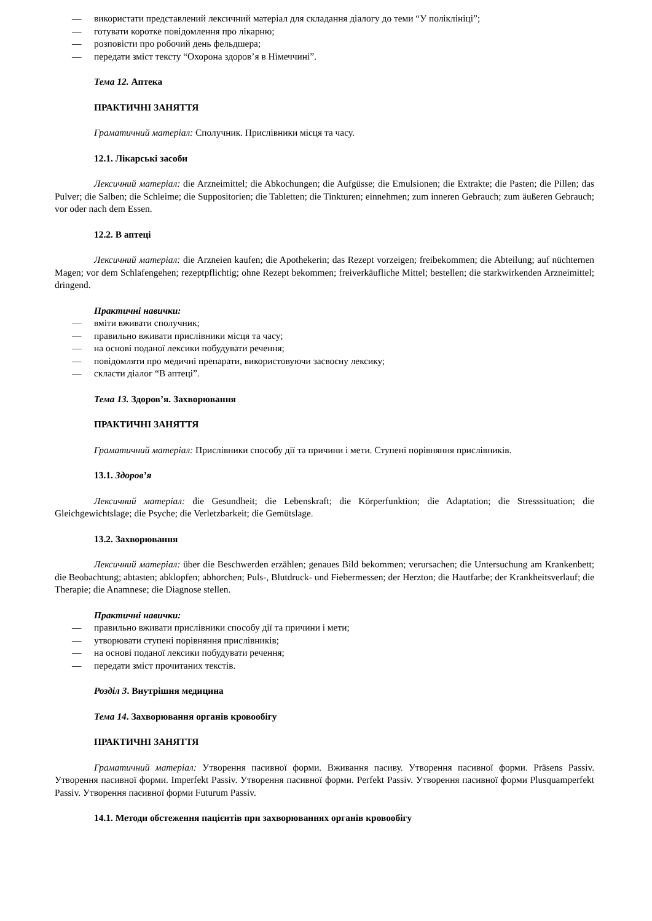— використати представлений лексичний матеріал для складання діалогу до теми “У поліклініці”;
— готувати коротке повідомлення про лікарню;
— розповісти про робочий день фельдшера;
— передати зміст тексту “Охорона здоров’я в Німеччині”.
Тема 12. Аптека
ПРАКТИЧНІ ЗАНЯТТЯ
Граматичний матеріал: Сполучник. Прислівники місця та часу.
12.1. Лікарські засоби
Лексичний матеріал: die Arzneimittel; die Abkochungen; die Aufgüsse; die Emulsionen; die Extrakte; die Pasten; die Pillen; das Pulver; die Salben; die Schleime; die Suppositorien; die Tabletten; die Tinkturen; einnehmen; zum inneren Gebrauch; zum äußeren Gebrauch; vor oder nach dem Essen.
12.2. В аптеці
Лексичний матеріал: die Arzneien kaufen; die Apothekerin; das Rezept vorzeigen; freibekommen; die Abteilung; auf nüchternen Magen; vor dem Schlafengehen; rezeptpflichtig; ohne Rezept bekommen; freiverkäufliche Mittel; bestellen; die starkwirkenden Arzneimittel; dringend.
Практичні навички:
— вміти вживати сполучник;
— правильно вживати прислівники місця та часу;
— на основі поданої лексики побудувати речення;
— повідомляти про медичні препарати, використовуючи засвоєну лексику;
— скласти діалог “В аптеці”.
Тема 13. Здоров’я. Захворювання
ПРАКТИЧНІ ЗАНЯТТЯ
Граматичний матеріал: Прислівники способу дії та причини і мети. Ступені порівняння прислівників.
13.1. Здоров’я
Лексичний матеріал: die Gesundheit; die Lebenskraft; die Körperfunktion; die Adaptation; die Stresssituation; die Gleichgewichtslage; die Psyche; die Verletzbarkeit; die Gemütslage.
13.2. Захворювання
Лексичний матеріал: über die Beschwerden erzählen; genaues Bild bekommen; verursachen; die Untersuchung am Krankenbett; die Beobachtung; abtasten; abklopfen; abhorchen; Puls-, Blutdruck- und Fiebermessen; der Herzton; die Hautfarbe; der Krankheitsverlauf; die Therapie; die Anamnese; die Diagnose stellen.
Практичні навички:
— правильно вживати прислівники способу дії та причини і мети;
— утворювати ступені порівняння прислівників;
— на основі поданої лексики побудувати речення;
— передати зміст прочитаних текстів.
Розділ 3. Внутрішня медицина
Тема 14. Захворювання органів кровообігу
ПРАКТИЧНІ ЗАНЯТТЯ
Граматичний матеріал: Утворення пасивної форми. Вживання пасиву. Утворення пасивної форми. Präsens Passiv. Утворення пасивної форми. Imperfekt Passiv. Утворення пасивної форми. Perfekt Passiv. Утворення пасивної форми Plusquamperfekt Passiv. Утворення пасивної форми Futurum Passiv.
14.1. Методи обстеження пацієнтів при захворюваннях органів кровообігу